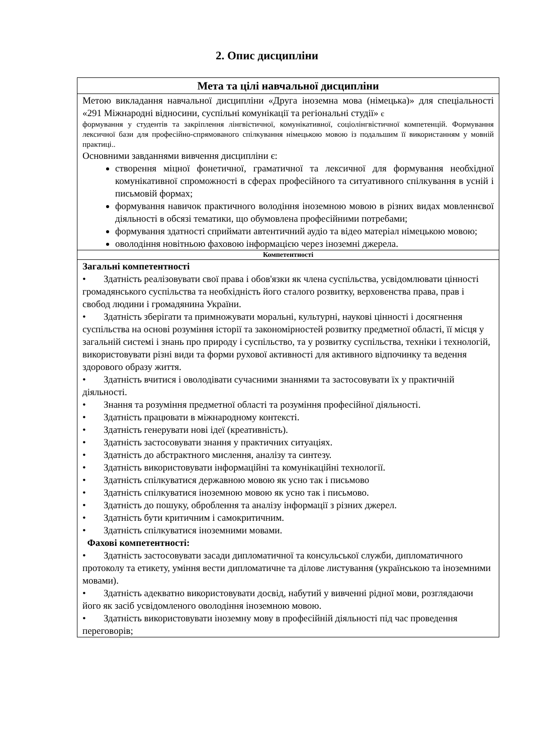2. Опис дисципліни
| Мета та цілі навчальної дисципліни |
| --- |
| Метою викладання навчальної дисципліни «Друга іноземна мова (німецька)» для спеціальності «291 Міжнародні відносини, суспільні комунікації та регіональні студії» є формування у студентів та закріплення лінгвістичної, комунікативної, соціолінгвістичної компетенцій. Формування лексичної бази для професійно-спрямованого спілкування німецькою мовою із подальшим її використанням у мовній практиці.. Основними завданнями вивчення дисципліни є: створення міцної фонетичної, граматичної та лексичної для формування необхідної комунікативної спроможності в сферах професійного та ситуативного спілкування в усній і письмовій формах; формування навичок практичного володіння іноземною мовою в різних видах мовленнєвої діяльності в обсязі тематики, що обумовлена професійними потребами; формування здатності сприймати автентичний аудіо та відео матеріал німецькою мовою; оволодіння новітньою фаховою інформацією через іноземні джерела. |
| Компетентності |
| Загальні компетентності • Здатність реалізовувати свої права і обов'язки як члена суспільства, усвідомлювати цінності громадянського суспільства та необхідність його сталого розвитку, верховенства права, прав і свобод людини і громадянина України. • Здатність зберігати та примножувати моральні, культурні, наукові цінності і досягнення суспільства на основі розуміння історії та закономірностей розвитку предметної області, її місця у загальній системі і знань про природу і суспільство, та у розвитку суспільства, техніки і технологій, використовувати різні види та форми рухової активності для активного відпочинку та ведення здорового образу життя. • Здатність вчитися і оволодівати сучасними знаннями та застосовувати їх у практичній діяльності. • Знання та розуміння предметної області та розуміння професійної діяльності. • Здатність працювати в міжнародному контексті. • Здатність генерувати нові ідеї (креативність). • Здатність застосовувати знання у практичних ситуаціях. • Здатність до абстрактного мислення, аналізу та синтезу. • Здатність використовувати інформаційні та комунікаційні технології. • Здатність спілкуватися державною мовою як усно так і письмово • Здатність спілкуватися іноземною мовою як усно так і письмово. • Здатність до пошуку, оброблення та аналізу інформації з різних джерел. • Здатність бути критичним і самокритичним. • Здатність спілкуватися іноземними мовами. Фахові компетентності: • Здатність застосовувати засади дипломатичної та консульської служби, дипломатичного протоколу та етикету, уміння вести дипломатичне та ділове листування (українською та іноземними мовами). • Здатність адекватно використовувати досвід, набутий у вивченні рідної мови, розглядаючи його як засіб усвідомленого оволодіння іноземною мовою. • Здатність використовувати іноземну мову в професійній діяльності під час проведення переговорів; |